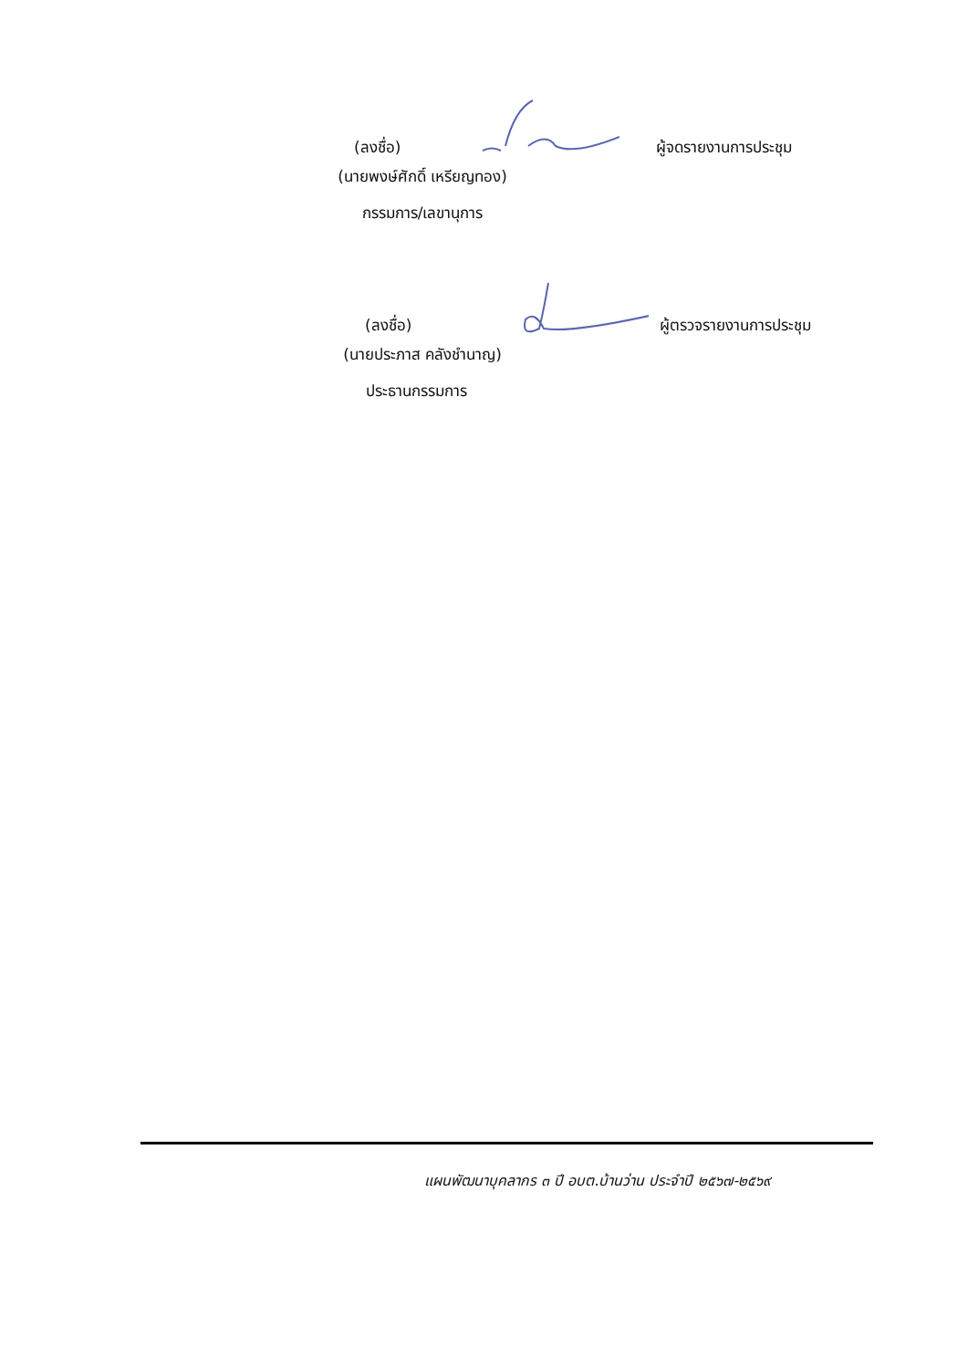(ลงชื่อ) ผู้จดรายงานการประชุม
(นายพงษ์ศักดิ์ เหรียญทอง)
กรรมการ/เลขานุการ
(ลงชื่อ) ผู้ตรวจรายงานการประชุม
(นายประภาส คลังชำนาญ)
ประธานกรรมการ
แผนพัฒนาบุคลากร ๓ ปี อบต.บ้านว่าน ประจำปี ๒๕๖๗-๒๕๖๙